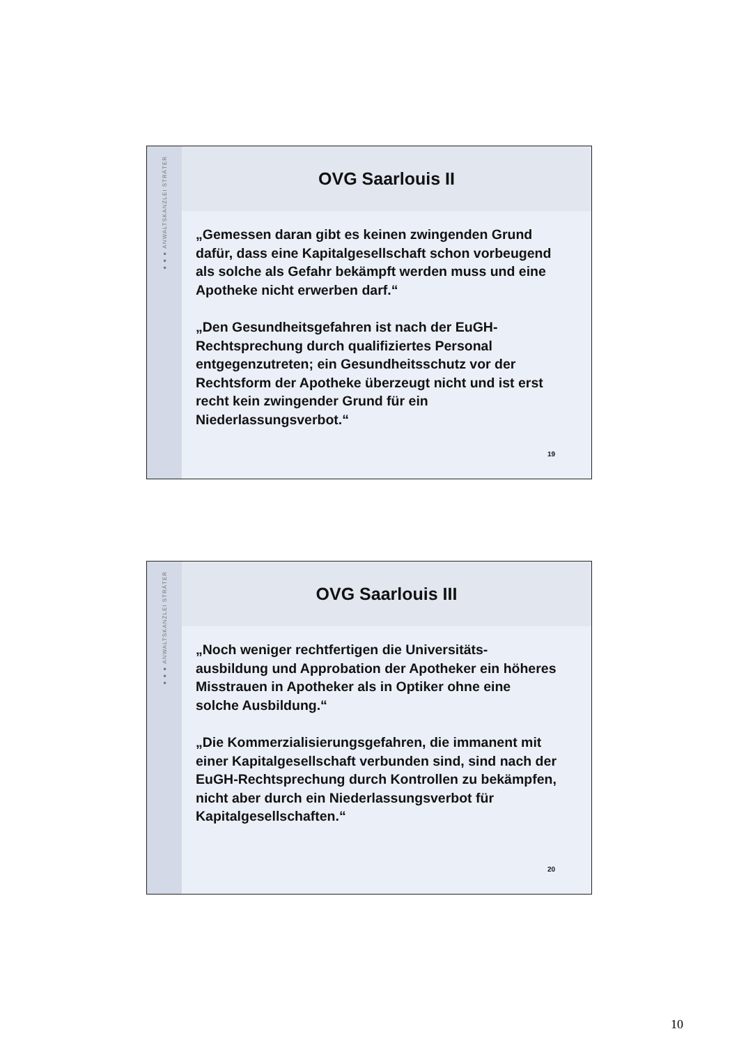●●● ANWALTSKANZLEI STRÄTER
OVG Saarlouis II
„Gemessen daran gibt es keinen zwingenden Grund dafür, dass eine Kapitalgesellschaft schon vorbeugend als solche als Gefahr bekämpft werden muss und eine Apotheke nicht erwerben darf.“
„Den Gesundheitsgefahren ist nach der EuGH-Rechtsprechung durch qualifiziertes Personal entgegenzutreten; ein Gesundheitsschutz vor der Rechtsform der Apotheke überzeugt nicht und ist erst recht kein zwingender Grund für ein Niederlassungsverbot.“
19
●●● ANWALTSKANZLEI STRÄTER
OVG Saarlouis III
„Noch weniger rechtfertigen die Universitäts-ausbildung und Approbation der Apotheker ein höheres Misstrauen in Apotheker als in Optiker ohne eine solche Ausbildung.“
„Die Kommerzialisierungsgefahren, die immanent mit einer Kapitalgesellschaft verbunden sind, sind nach der EuGH-Rechtsprechung durch Kontrollen zu bekämpfen, nicht aber durch ein Niederlassungsverbot für Kapitalgesellschaften.“
20
10